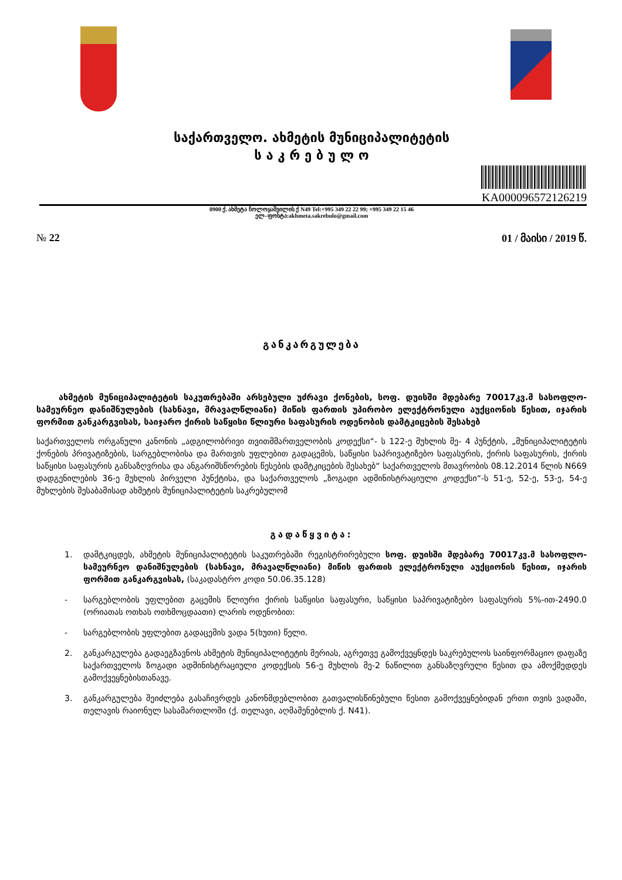საქართველო. ახმეტის მუნიციპალიტეტის
ს ა კ რ ე ბ უ ლ ო
KA000096572126219
0900 ქ. ახმეტა ჩოლოყაშვილის ქ N49 Tel:+995 349 22 22 99; +995 349 22 15 46
ელ–ფოსტა:akhmeta.sakrebulo@gmail.com
№ 22 01 / მაისი / 2019 წ.
განკარგულება
ახმეტის მუნიციპალიტეტის საკუთრებაში არსებული უძრავი ქონების, სოფ. დუისში მდებარე 70017კვ.მ სასოფლო-სამეურნეო დანიშნულების (სახნავი, მრავალწლიანი) მიწის ფართის უპირობო ელექტრონული აუქციონის წესით, იჯარის ფორმით განკარგვისას, საიჯარო ქირის საწყისი წლიური საფასურის ოდენობის დამტკიცების შესახებ
საქართველოს ორგანული კანონის „ადგილობრივი თვითმმართველობის კოდექსი“- ს 122-ე მუხლის მე- 4 პუნქტის, „მუნიციპალიტეტის ქონების პრივატიზების, სარგებლობისა და მართვის უფლებით გადაცემის, საწყისი საპრივატიზებო საფასურის, ქირის საფასურის, ქირის საწყისი საფასურის განსაზღვრისა და ანგარიშსწორების წესების დამტკიცების შესახებ“ საქართველოს მთავრობის 08.12.2014 წლის N669 დადგენილების 36-ე მუხლის პირველი პუნქტისა, და საქართველოს „ზოგადი ადმინისტრაციული კოდექსი“-ს 51-ე, 52-ე, 53-ე, 54-ე მუხლების შესაბამისად ახმეტის მუნიციპალიტეტის საკრებულომ
გადაწყვიტა:
1. დამტკიცდეს, ახმეტის მუნიციპალიტეტის საკუთრებაში რეგისტრირებული სოფ. დუისში მდებარე 70017კვ.მ სასოფლო-სამეურნეო დანიშნულების (სახნავი, მრავალწლიანი) მიწის ფართის ელექტრონული აუქციონის წესით, იჯარის ფორმით განკარგვისას, (საკადასტრო კოდი 50.06.35.128)
- სარგებლობის უფლებით გაცემის წლიური ქირის საწყისი საფასური, საწყისი საპრივატიზებო საფასურის 5%-ით-2490.0 (ორიათას ოთხას ოთხმოცდაათი) ლარის ოდენობით:
- სარგებლობის უფლებით გადაცემის ვადა 5(ხუთი) წელი.
2. განკარგულება გადაეგზავნოს ახმეტის მუნიციპალიტეტის მერიას, აგრეთვე გამოქვეყნდეს საკრებულოს საინფორმაციო დაფაზე საქართველოს ზოგადი ადმინისტრაციული კოდექსის 56-ე მუხლის მე-2 ნაწილით განსაზღვრული წესით და ამოქმედდეს გამოქვეყნებისთანავე.
3. განკარგულება შეიძლება გასაჩივრდეს კანონმდებლობით გათვალისწინებული წესით გამოქვეყნებიდან ერთი თვის ვადაში, თელავის რაიონულ სასამართლოში (ქ. თელავი, აღმაშენებლის ქ. N41).